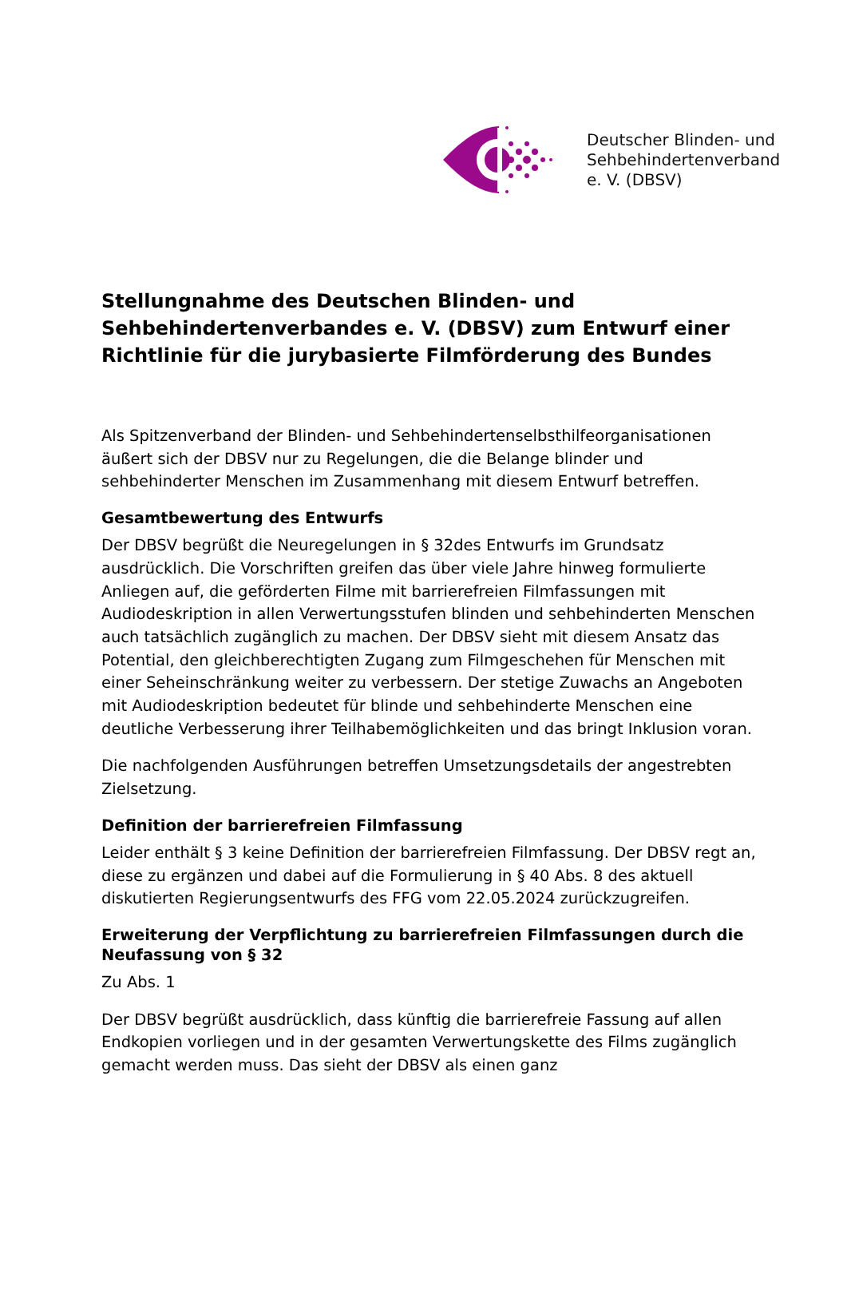Deutscher Blinden- und
Sehbehindertenverband
e. V. (DBSV)
Stellungnahme des Deutschen Blinden- und Sehbehindertenverbandes e. V. (DBSV) zum Entwurf einer Richtlinie für die jurybasierte Filmförderung des Bundes
Als Spitzenverband der Blinden- und Sehbehindertenselbsthilfeorganisationen äußert sich der DBSV nur zu Regelungen, die die Belange blinder und sehbehinderter Menschen im Zusammenhang mit diesem Entwurf betreffen.
Gesamtbewertung des Entwurfs
Der DBSV begrüßt die Neuregelungen in § 32des Entwurfs im Grundsatz ausdrücklich. Die Vorschriften greifen das über viele Jahre hinweg formulierte Anliegen auf, die geförderten Filme mit barrierefreien Filmfassungen mit Audiodeskription in allen Verwertungsstufen blinden und sehbehinderten Menschen auch tatsächlich zugänglich zu machen. Der DBSV sieht mit diesem Ansatz das Potential, den gleichberechtigten Zugang zum Filmgeschehen für Menschen mit einer Seheinschränkung weiter zu verbessern. Der stetige Zuwachs an Angeboten mit Audiodeskription bedeutet für blinde und sehbehinderte Menschen eine deutliche Verbesserung ihrer Teilhabemöglichkeiten und das bringt Inklusion voran.
Die nachfolgenden Ausführungen betreffen Umsetzungsdetails der angestrebten Zielsetzung.
Definition der barrierefreien Filmfassung
Leider enthält § 3 keine Definition der barrierefreien Filmfassung. Der DBSV regt an, diese zu ergänzen und dabei auf die Formulierung in § 40 Abs. 8 des aktuell diskutierten Regierungsentwurfs des FFG vom 22.05.2024 zurückzugreifen.
Erweiterung der Verpflichtung zu barrierefreien Filmfassungen durch die Neufassung von § 32
Zu Abs. 1
Der DBSV begrüßt ausdrücklich, dass künftig die barrierefreie Fassung auf allen Endkopien vorliegen und in der gesamten Verwertungskette des Films zugänglich gemacht werden muss. Das sieht der DBSV als einen ganz